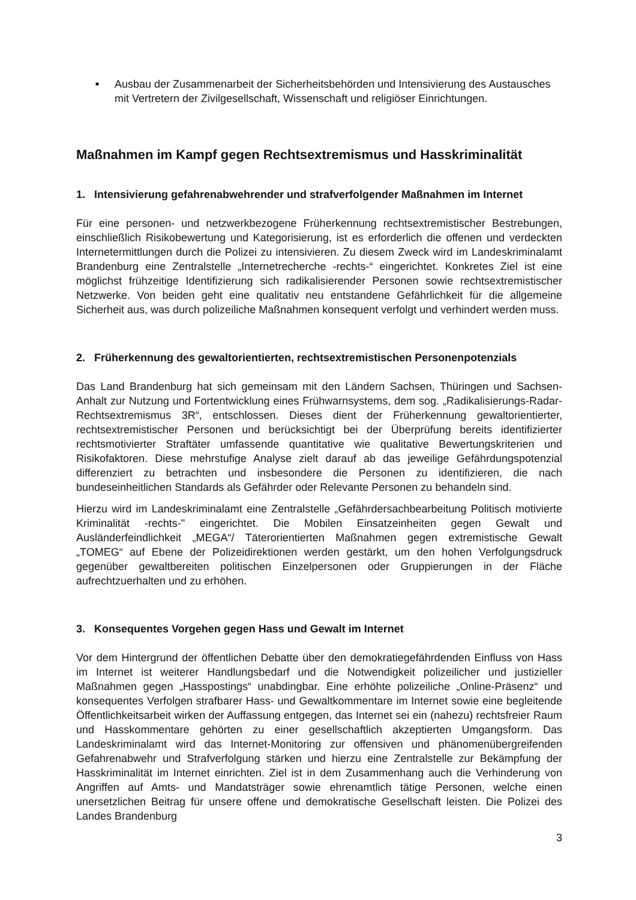■
Ausbau der Zusammenarbeit der Sicherheitsbehörden und Intensivierung des Austausches mit Vertretern der Zivilgesellschaft, Wissenschaft und religiöser Einrichtungen.
Maßnahmen im Kampf gegen Rechtsextremismus und Hasskriminalität
1. Intensivierung gefahrenabwehrender und strafverfolgender Maßnahmen im Internet
Für eine personen- und netzwerkbezogene Früherkennung rechtsextremistischer Bestrebungen, einschließlich Risikobewertung und Kategorisierung, ist es erforderlich die offenen und verdeckten Internetermittlungen durch die Polizei zu intensivieren. Zu diesem Zweck wird im Landeskriminalamt Brandenburg eine Zentralstelle „Internetrecherche -rechts-“ eingerichtet. Konkretes Ziel ist eine möglichst frühzeitige Identifizierung sich radikalisierender Personen sowie rechtsextremistischer Netzwerke. Von beiden geht eine qualitativ neu entstandene Gefährlichkeit für die allgemeine Sicherheit aus, was durch polizeiliche Maßnahmen konsequent verfolgt und verhindert werden muss.
2. Früherkennung des gewaltorientierten, rechtsextremistischen Personenpotenzials
Das Land Brandenburg hat sich gemeinsam mit den Ländern Sachsen, Thüringen und Sachsen-Anhalt zur Nutzung und Fortentwicklung eines Frühwarnsystems, dem sog. „Radikalisierungs-Radar-Rechtsextremismus 3R“, entschlossen. Dieses dient der Früherkennung gewaltorientierter, rechtsextremistischer Personen und berücksichtigt bei der Überprüfung bereits identifizierter rechtsmotivierter Straftäter umfassende quantitative wie qualitative Bewertungskriterien und Risikofaktoren. Diese mehrstufige Analyse zielt darauf ab das jeweilige Gefährdungspotenzial differenziert zu betrachten und insbesondere die Personen zu identifizieren, die nach bundeseinheitlichen Standards als Gefährder oder Relevante Personen zu behandeln sind.
Hierzu wird im Landeskriminalamt eine Zentralstelle „Gefährdersachbearbeitung Politisch motivierte Kriminalität -rechts-" eingerichtet. Die Mobilen Einsatzeinheiten gegen Gewalt und Ausländerfeindlichkeit „MEGA“/ Täterorientierten Maßnahmen gegen extremistische Gewalt „TOMEG“ auf Ebene der Polizeidirektionen werden gestärkt, um den hohen Verfolgungsdruck gegenüber gewaltbereiten politischen Einzelpersonen oder Gruppierungen in der Fläche aufrechtzuerhalten und zu erhöhen.
3. Konsequentes Vorgehen gegen Hass und Gewalt im Internet
Vor dem Hintergrund der öffentlichen Debatte über den demokratiegefährdenden Einfluss von Hass im Internet ist weiterer Handlungsbedarf und die Notwendigkeit polizeilicher und justizieller Maßnahmen gegen „Hasspostings“ unabdingbar. Eine erhöhte polizeiliche „Online-Präsenz“ und konsequentes Verfolgen strafbarer Hass- und Gewaltkommentare im Internet sowie eine begleitende Öffentlichkeitsarbeit wirken der Auffassung entgegen, das Internet sei ein (nahezu) rechtsfreier Raum und Hasskommentare gehörten zu einer gesellschaftlich akzeptierten Umgangsform. Das Landeskriminalamt wird das Internet-Monitoring zur offensiven und phänomenübergreifenden Gefahrenabwehr und Strafverfolgung stärken und hierzu eine Zentralstelle zur Bekämpfung der Hasskriminalität im Internet einrichten. Ziel ist in dem Zusammenhang auch die Verhinderung von Angriffen auf Amts- und Mandatsträger sowie ehrenamtlich tätige Personen, welche einen unersetzlichen Beitrag für unsere offene und demokratische Gesellschaft leisten. Die Polizei des Landes Brandenburg
3